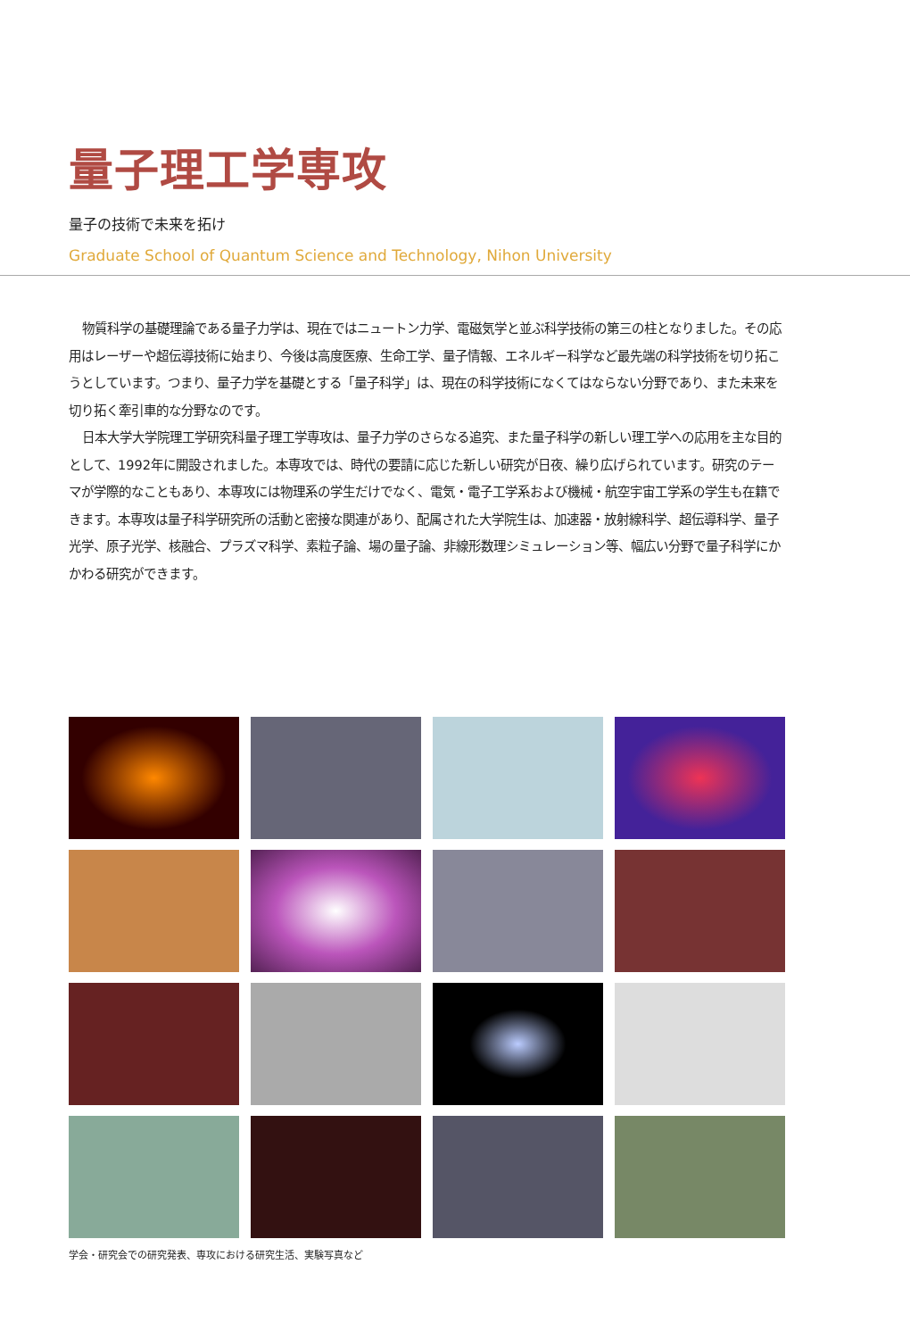量子理工学専攻
量子の技術で未来を拓け
Graduate School of Quantum Science and Technology, Nihon University
物質科学の基礎理論である量子力学は、現在ではニュートン力学、電磁気学と並ぶ科学技術の第三の柱となりました。その応用はレーザーや超伝導技術に始まり、今後は高度医療、生命工学、量子情報、エネルギー科学など最先端の科学技術を切り拓こうとしています。つまり、量子力学を基礎とする「量子科学」は、現在の科学技術になくてはならない分野であり、また未来を切り拓く牽引車的な分野なのです。
日本大学大学院理工学研究科量子理工学専攻は、量子力学のさらなる追究、また量子科学の新しい理工学への応用を主な目的として、1992年に開設されました。本専攻では、時代の要請に応じた新しい研究が日夜、繰り広げられています。研究のテーマが学際的なこともあり、本専攻には物理系の学生だけでなく、電気・電子工学系および機械・航空宇宙工学系の学生も在籍できます。本専攻は量子科学研究所の活動と密接な関連があり、配属された大学院生は、加速器・放射線科学、超伝導科学、量子光学、原子光学、核融合、プラズマ科学、素粒子論、場の量子論、非線形数理シミュレーション等、幅広い分野で量子科学にかかわる研究ができます。
学会・研究会での研究発表、専攻における研究生活、実験写真など